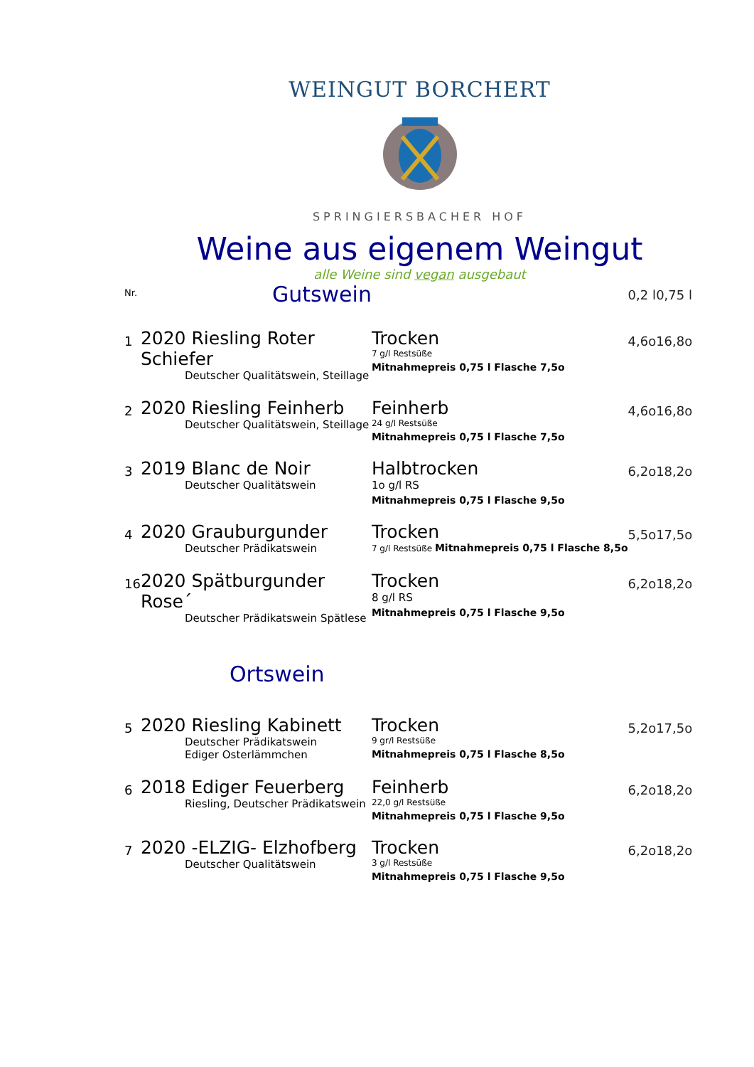WEINGUT BORCHERT
SPRINGIERSBACHER HOF
Weine aus eigenem Weingut
alle Weine sind vegan ausgebaut
| Nr. | Gutswein | | 0,2 l | 0,75 l |
| 1 | 2020 Riesling Roter Schiefer Deutscher Qualitätswein, Steillage | Trocken 7 g/l Restsüße Mitnahmepreis 0,75 l Flasche 7,5o | 4,6o | 16,8o |
| 2 | 2020 Riesling Feinherb Deutscher Qualitätswein, Steillage | Feinherb 24 g/l Restsüße Mitnahmepreis 0,75 l Flasche 7,5o | 4,6o | 16,8o |
| 3 | 2019 Blanc de Noir Deutscher Qualitätswein | Halbtrocken 1o g/l RS Mitnahmepreis 0,75 l Flasche 9,5o | 6,2o | 18,2o |
| 4 | 2020 Grauburgunder Deutscher Prädikatswein | Trocken 7 g/l Restsüße Mitnahmepreis 0,75 l Flasche 8,5o | 5,5o | 17,5o |
| 16 | 2020 Spätburgunder Rose´ Deutscher Prädikatswein Spätlese | Trocken 8 g/l RS Mitnahmepreis 0,75 l Flasche 9,5o | 6,2o | 18,2o |
| | Ortswein | | | |
| 5 | 2020 Riesling Kabinett Deutscher Prädikatswein Ediger Osterlämmchen | Trocken 9 gr/l Restsüße Mitnahmepreis 0,75 l Flasche 8,5o | 5,2o | 17,5o |
| 6 | 2018 Ediger Feuerberg Riesling, Deutscher Prädikatswein | Feinherb 22,0 g/l Restsüße Mitnahmepreis 0,75 l Flasche 9,5o | 6,2o | 18,2o |
| 7 | 2020 -ELZIG- Elzhofberg Deutscher Qualitätswein | Trocken 3 g/l Restsüße Mitnahmepreis 0,75 l Flasche 9,5o | 6,2o | 18,2o |